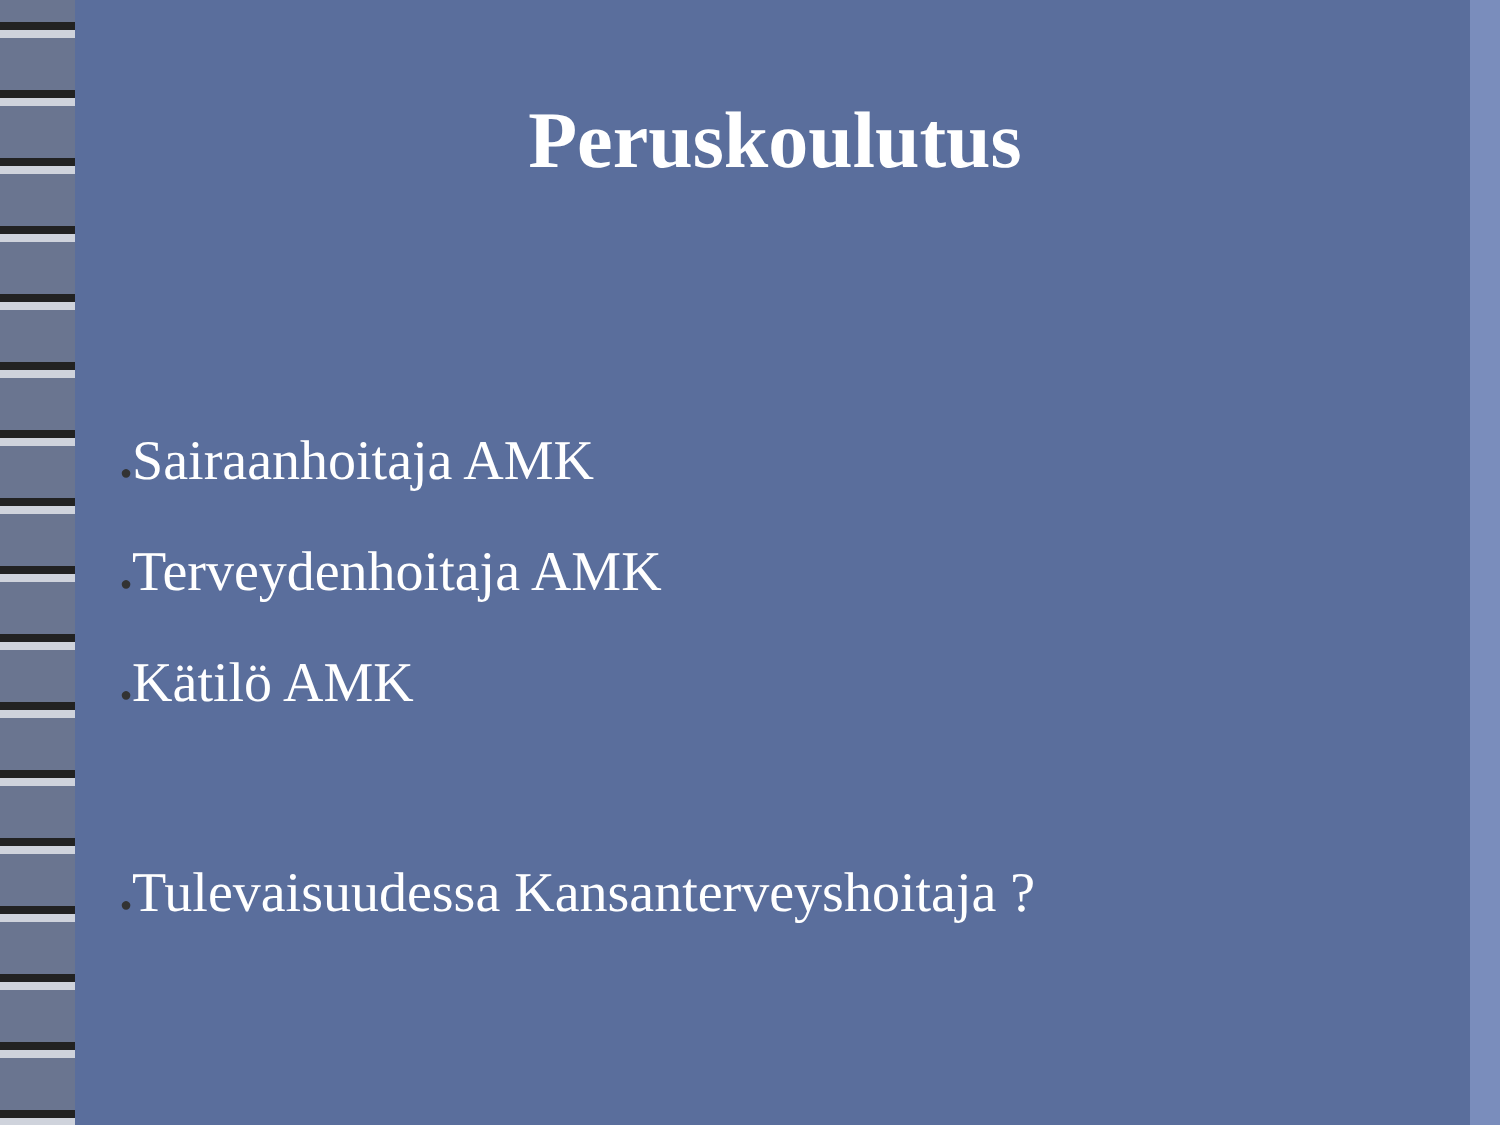Peruskoulutus
●Sairaanhoitaja AMK
●Terveydenhoitaja AMK
●Kätilö AMK
●Tulevaisuudessa Kansanterveyshoitaja ?